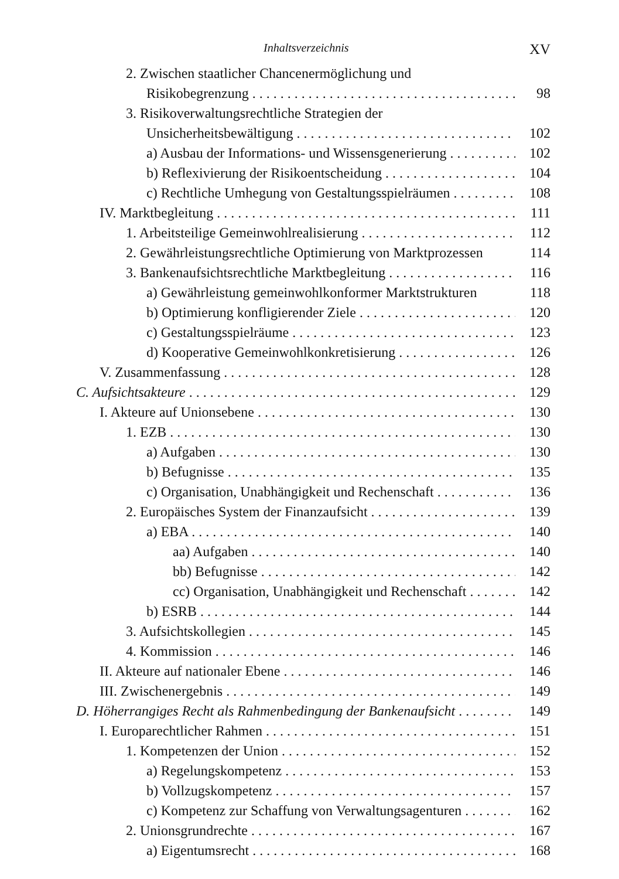Inhaltsverzeichnis XV
2. Zwischen staatlicher Chancenermöglichung und
Risikobegrenzung 98
3. Risikoverwaltungsrechtliche Strategien der
Unsicherheitsbewältigung 102
a) Ausbau der Informations- und Wissensgenerierung 102
b) Reflexivierung der Risikoentscheidung 104
c) Rechtliche Umhegung von Gestaltungsspielräumen 108
IV. Marktbegleitung 111
1. Arbeitsteilige Gemeinwohlrealisierung 112
2. Gewährleistungsrechtliche Optimierung von Marktprozessen 114
3. Bankenaufsichtsrechtliche Marktbegleitung 116
a) Gewährleistung gemeinwohlkonformer Marktstrukturen 118
b) Optimierung konfligierender Ziele 120
c) Gestaltungsspielräume 123
d) Kooperative Gemeinwohlkonkretisierung 126
V. Zusammenfassung 128
C. Aufsichtsakteure 129
I. Akteure auf Unionsebene 130
1. EZB 130
a) Aufgaben 130
b) Befugnisse 135
c) Organisation, Unabhängigkeit und Rechenschaft 136
2. Europäisches System der Finanzaufsicht 139
a) EBA 140
aa) Aufgaben 140
bb) Befugnisse 142
cc) Organisation, Unabhängigkeit und Rechenschaft 142
b) ESRB 144
3. Aufsichtskollegien 145
4. Kommission 146
II. Akteure auf nationaler Ebene 146
III. Zwischenergebnis 149
D. Höherrangiges Recht als Rahmenbedingung der Bankenaufsicht 149
I. Europarechtlicher Rahmen 151
1. Kompetenzen der Union 152
a) Regelungskompetenz 153
b) Vollzugskompetenz 157
c) Kompetenz zur Schaffung von Verwaltungsagenturen 162
2. Unionsgrundrechte 167
a) Eigentumsrecht 168